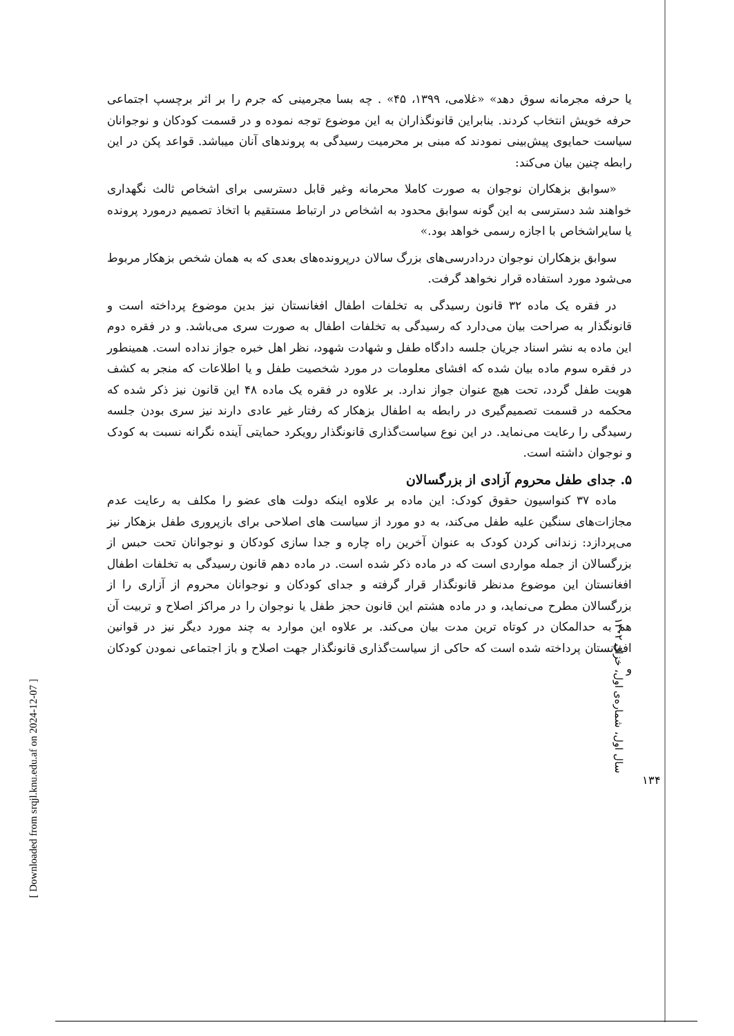یا حرفه مجرمانه سوق دهد» «غلامی، ۱۳۹۹، ۴۵» . چه بسا مجرمینی که جرم را بر اثر برچسپ اجتماعی حرفه خویش انتخاب کردند. بنابراین قانونگذاران به این موضوع توجه نموده و در قسمت کودکان و نوجوانان سیاست حمایوی پیش‌بینی نمودند که مبنی بر محرمیت رسیدگی به پروندهای آنان میباشد. قواعد پکن در این رابطه چنین بیان می‌کند:
«سوابق بزهکاران نوجوان به صورت کاملا محرمانه وغیر قابل دسترسی برای اشخاص ثالث نگهداری خواهند شد دسترسی به این گونه سوابق محدود به اشخاص در ارتباط مستقیم با اتخاذ تصمیم درمورد پرونده یا سایراشخاص با اجازه رسمی خواهد بود.»
سوابق بزهکاران نوجوان دردادرسی‌های بزرگ سالان درپرونده‌های بعدی که به همان شخص بزهکار مربوط می‌شود مورد استفاده قرار نخواهد گرفت.
در فقره یک ماده ۳۲ قانون رسیدگی به تخلفات اطفال افغانستان نیز بدین موضوع پرداخته است و قانونگذار به صراحت بیان می‌دارد که رسیدگی به تخلفات اطفال به صورت سری می‌باشد. و در فقره دوم این ماده به نشر اسناد جریان جلسه دادگاه طفل و شهادت شهود، نظر اهل خبره جواز نداده است. همینطور در فقره سوم ماده بیان شده که افشای معلومات در مورد شخصیت طفل و یا اطلاعات که منجر به کشف هویت طفل گردد، تحت هیچ عنوان جواز ندارد. بر علاوه در فقره یک ماده ۴۸ این قانون نیز ذکر شده که محکمه در قسمت تصمیم‌گیری در رابطه به اطفال بزهکار که رفتار غیر عادی دارند نیز سری بودن جلسه رسیدگی را رعایت می‌نماید. در این نوع سیاست‌گذاری قانونگذار رویکرد حمایتی آینده نگرانه نسبت به کودک و نوجوان داشته است.
۵. جدای طفل محروم آزادی از بزرگسالان
ماده ۳۷ کنواسیون حقوق کودک: این ماده بر علاوه اینکه دولت های عضو را مکلف به رعایت عدم مجازات‌های سنگین علیه طفل می‌کند، به دو مورد از سیاست های اصلاحی برای بازپروری طفل بزهکار نیز می‌پردازد: زندانی کردن کودک به عنوان آخرین راه چاره و جدا سازی کودکان و نوجوانان تحت حبس از بزرگسالان از جمله مواردی است که در ماده ذکر شده است. در ماده دهم قانون رسیدگی به تخلفات اطفال افغانستان این موضوع مدنظر قانونگذار قرار گرفته و جدای کودکان و نوجوانان محروم از آزاری را از بزرگسالان مطرح می‌نماید، و در ماده هشتم این قانون حجز طفل یا نوجوان را در مراکز اصلاح و تربیت آن هم به حدالمکان در کوتاه ترین مدت بیان می‌کند. بر علاوه این موارد به چند مورد دیگر نیز در قوانین افغانستان پرداخته شده است که حاکی از سیاست‌گذاری قانونگذار جهت اصلاح و باز اجتماعی نمودن کودکان و
سال اول، شماره‌ی اول، خزان ۱۴۰۲
۱۳۴
[ Downloaded from srqjl.knu.edu.af on 2024-12-07 ]